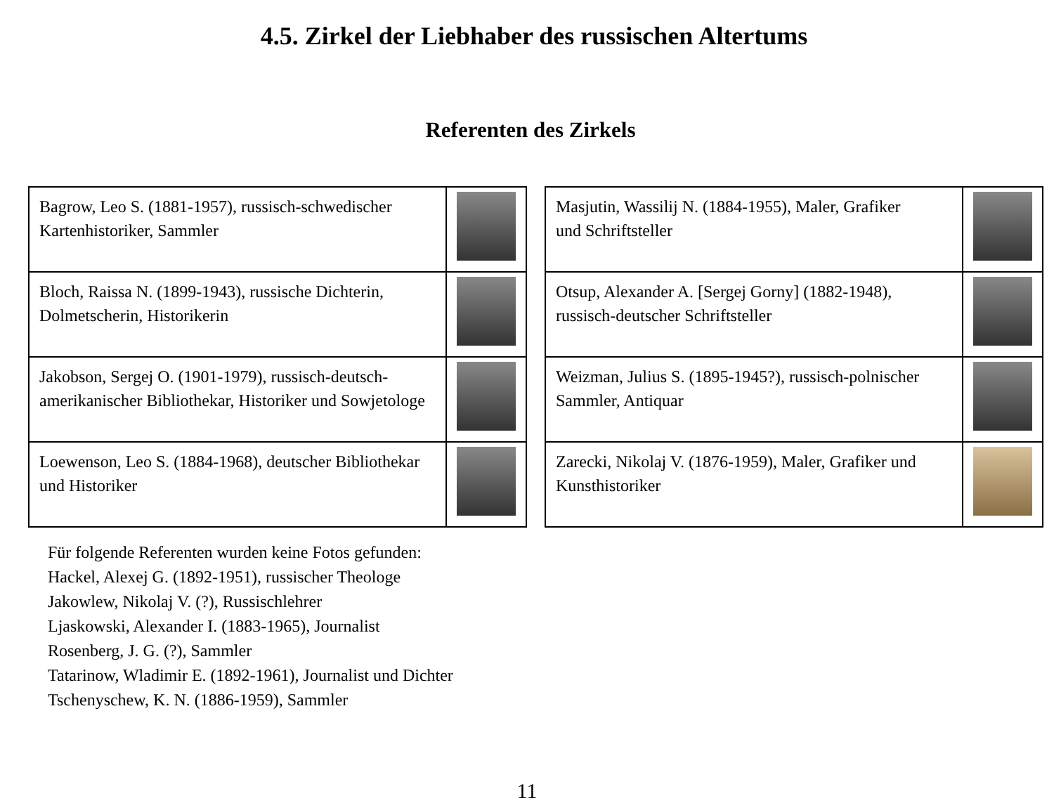4.5. Zirkel der Liebhaber des russischen Altertums
Referenten des Zirkels
| Bagrow, Leo S. (1881-1957), russisch-schwedischer Kartenhistoriker, Sammler | |
| Bloch, Raissa N. (1899-1943), russische Dichterin, Dolmetscherin, Historikerin | |
| Jakobson, Sergej O. (1901-1979), russisch-deutsch-amerikanischer Bibliothekar, Historiker und Sowjetologe | |
| Loewenson, Leo S. (1884-1968), deutscher Bibliothekar und Historiker | |
| Masjutin, Wassilij N. (1884-1955), Maler, Grafiker und Schriftsteller | |
| Otsup, Alexander A. [Sergej Gorny] (1882-1948), russisch-deutscher Schriftsteller | |
| Weizman, Julius S. (1895-1945?), russisch-polnischer Sammler, Antiquar | |
| Zarecki, Nikolaj V. (1876-1959), Maler, Grafiker und Kunsthistoriker | |
Für folgende Referenten wurden keine Fotos gefunden:
Hackel, Alexej G. (1892-1951), russischer Theologe
Jakowlew, Nikolaj V. (?), Russischlehrer
Ljaskowski, Alexander I. (1883-1965), Journalist
Rosenberg, J. G. (?), Sammler
Tatarinow, Wladimir E. (1892-1961), Journalist und Dichter
Tschenyschew, K. N. (1886-1959), Sammler
11